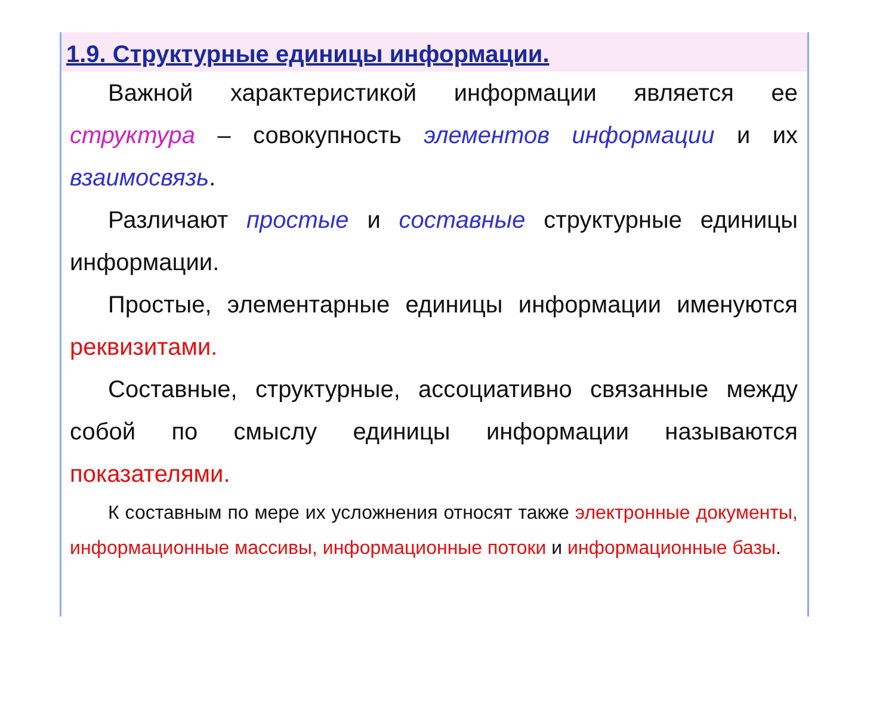1.9. Структурные единицы информации.
Важной характеристикой информации является ее структура – совокупность элементов информации и их взаимосвязь.
Различают простые и составные структурные единицы информации.
Простые, элементарные единицы информации именуются реквизитами.
Составные, структурные, ассоциативно связанные между собой по смыслу единицы информации называются показателями.
К составным по мере их усложнения относят также электронные документы, информационные массивы, информационные потоки и информационные базы.